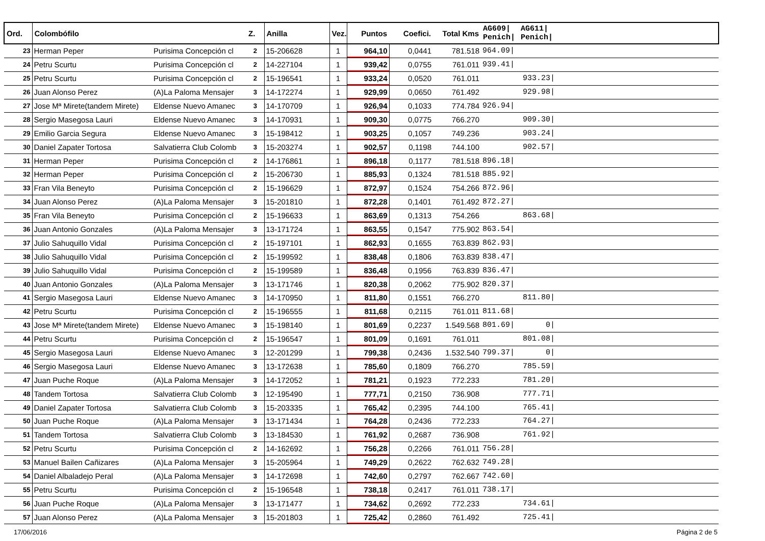| Ord. | Colombófilo | | Z. | Anilla | Vez. | Puntos | Coefici. | Total Kms | AG609/ Penich/ | AG611/ Penich/ | |
| --- | --- | --- | --- | --- | --- | --- | --- | --- | --- | --- | --- |
| 23 | Herman Peper | Purisima Concepción cl | 2 | 15-206628 | 1 | 964,10 | 0,0441 | 781.518 | 964.09/ | | |
| 24 | Petru Scurtu | Purisima Concepción cl | 2 | 14-227104 | 1 | 939,42 | 0,0755 | 761.011 | 939.41/ | | |
| 25 | Petru Scurtu | Purisima Concepción cl | 2 | 15-196541 | 1 | 933,24 | 0,0520 | 761.011 | | 933.23/ | |
| 26 | Juan Alonso Perez | (A)La Paloma Mensajer | 3 | 14-172274 | 1 | 929,99 | 0,0650 | 761.492 | | 929.98/ | |
| 27 | Jose Mª Mirete(tandem Mirete) | Eldense Nuevo Amanec | 3 | 14-170709 | 1 | 926,94 | 0,1033 | 774.784 | 926.94/ | | |
| 28 | Sergio Masegosa Lauri | Eldense Nuevo Amanec | 3 | 14-170931 | 1 | 909,30 | 0,0775 | 766.270 | | 909.30/ | |
| 29 | Emilio Garcia Segura | Eldense Nuevo Amanec | 3 | 15-198412 | 1 | 903,25 | 0,1057 | 749.236 | | 903.24/ | |
| 30 | Daniel Zapater Tortosa | Salvatierra Club Colomb | 3 | 15-203274 | 1 | 902,57 | 0,1198 | 744.100 | | 902.57/ | |
| 31 | Herman Peper | Purisima Concepción cl | 2 | 14-176861 | 1 | 896,18 | 0,1177 | 781.518 | 896.18/ | | |
| 32 | Herman Peper | Purisima Concepción cl | 2 | 15-206730 | 1 | 885,93 | 0,1324 | 781.518 | 885.92/ | | |
| 33 | Fran Vila Beneyto | Purisima Concepción cl | 2 | 15-196629 | 1 | 872,97 | 0,1524 | 754.266 | 872.96/ | | |
| 34 | Juan Alonso Perez | (A)La Paloma Mensajer | 3 | 15-201810 | 1 | 872,28 | 0,1401 | 761.492 | 872.27/ | | |
| 35 | Fran Vila Beneyto | Purisima Concepción cl | 2 | 15-196633 | 1 | 863,69 | 0,1313 | 754.266 | | 863.68/ | |
| 36 | Juan Antonio Gonzales | (A)La Paloma Mensajer | 3 | 13-171724 | 1 | 863,55 | 0,1547 | 775.902 | 863.54/ | | |
| 37 | Julio Sahuquillo Vidal | Purisima Concepción cl | 2 | 15-197101 | 1 | 862,93 | 0,1655 | 763.839 | 862.93/ | | |
| 38 | Julio Sahuquillo Vidal | Purisima Concepción cl | 2 | 15-199592 | 1 | 838,48 | 0,1806 | 763.839 | 838.47/ | | |
| 39 | Julio Sahuquillo Vidal | Purisima Concepción cl | 2 | 15-199589 | 1 | 836,48 | 0,1956 | 763.839 | 836.47/ | | |
| 40 | Juan Antonio Gonzales | (A)La Paloma Mensajer | 3 | 13-171746 | 1 | 820,38 | 0,2062 | 775.902 | 820.37/ | | |
| 41 | Sergio Masegosa Lauri | Eldense Nuevo Amanec | 3 | 14-170950 | 1 | 811,80 | 0,1551 | 766.270 | | 811.80/ | |
| 42 | Petru Scurtu | Purisima Concepción cl | 2 | 15-196555 | 1 | 811,68 | 0,2115 | 761.011 | 811.68/ | | |
| 43 | Jose Mª Mirete(tandem Mirete) | Eldense Nuevo Amanec | 3 | 15-198140 | 1 | 801,69 | 0,2237 | 1.549.568 | 801.69/ | 0/ | |
| 44 | Petru Scurtu | Purisima Concepción cl | 2 | 15-196547 | 1 | 801,09 | 0,1691 | 761.011 | | 801.08/ | |
| 45 | Sergio Masegosa Lauri | Eldense Nuevo Amanec | 3 | 12-201299 | 1 | 799,38 | 0,2436 | 1.532.540 | 799.37/ | 0/ | |
| 46 | Sergio Masegosa Lauri | Eldense Nuevo Amanec | 3 | 13-172638 | 1 | 785,60 | 0,1809 | 766.270 | | 785.59/ | |
| 47 | Juan Puche Roque | (A)La Paloma Mensajer | 3 | 14-172052 | 1 | 781,21 | 0,1923 | 772.233 | | 781.20/ | |
| 48 | Tandem Tortosa | Salvatierra Club Colomb | 3 | 12-195490 | 1 | 777,71 | 0,2150 | 736.908 | | 777.71/ | |
| 49 | Daniel Zapater Tortosa | Salvatierra Club Colomb | 3 | 15-203335 | 1 | 765,42 | 0,2395 | 744.100 | | 765.41/ | |
| 50 | Juan Puche Roque | (A)La Paloma Mensajer | 3 | 13-171434 | 1 | 764,28 | 0,2436 | 772.233 | | 764.27/ | |
| 51 | Tandem Tortosa | Salvatierra Club Colomb | 3 | 13-184530 | 1 | 761,92 | 0,2687 | 736.908 | | 761.92/ | |
| 52 | Petru Scurtu | Purisima Concepción cl | 2 | 14-162692 | 1 | 756,28 | 0,2266 | 761.011 | 756.28/ | | |
| 53 | Manuel Bailen Cañizares | (A)La Paloma Mensajer | 3 | 15-205964 | 1 | 749,29 | 0,2622 | 762.632 | 749.28/ | | |
| 54 | Daniel Albaladejo Peral | (A)La Paloma Mensajer | 3 | 14-172698 | 1 | 742,60 | 0,2797 | 762.667 | 742.60/ | | |
| 55 | Petru Scurtu | Purisima Concepción cl | 2 | 15-196548 | 1 | 738,18 | 0,2417 | 761.011 | 738.17/ | | |
| 56 | Juan Puche Roque | (A)La Paloma Mensajer | 3 | 13-171477 | 1 | 734,62 | 0,2692 | 772.233 | | 734.61/ | |
| 57 | Juan Alonso Perez | (A)La Paloma Mensajer | 3 | 15-201803 | 1 | 725,42 | 0,2860 | 761.492 | | 725.41/ | |
17/06/2016 Página 2 de 5